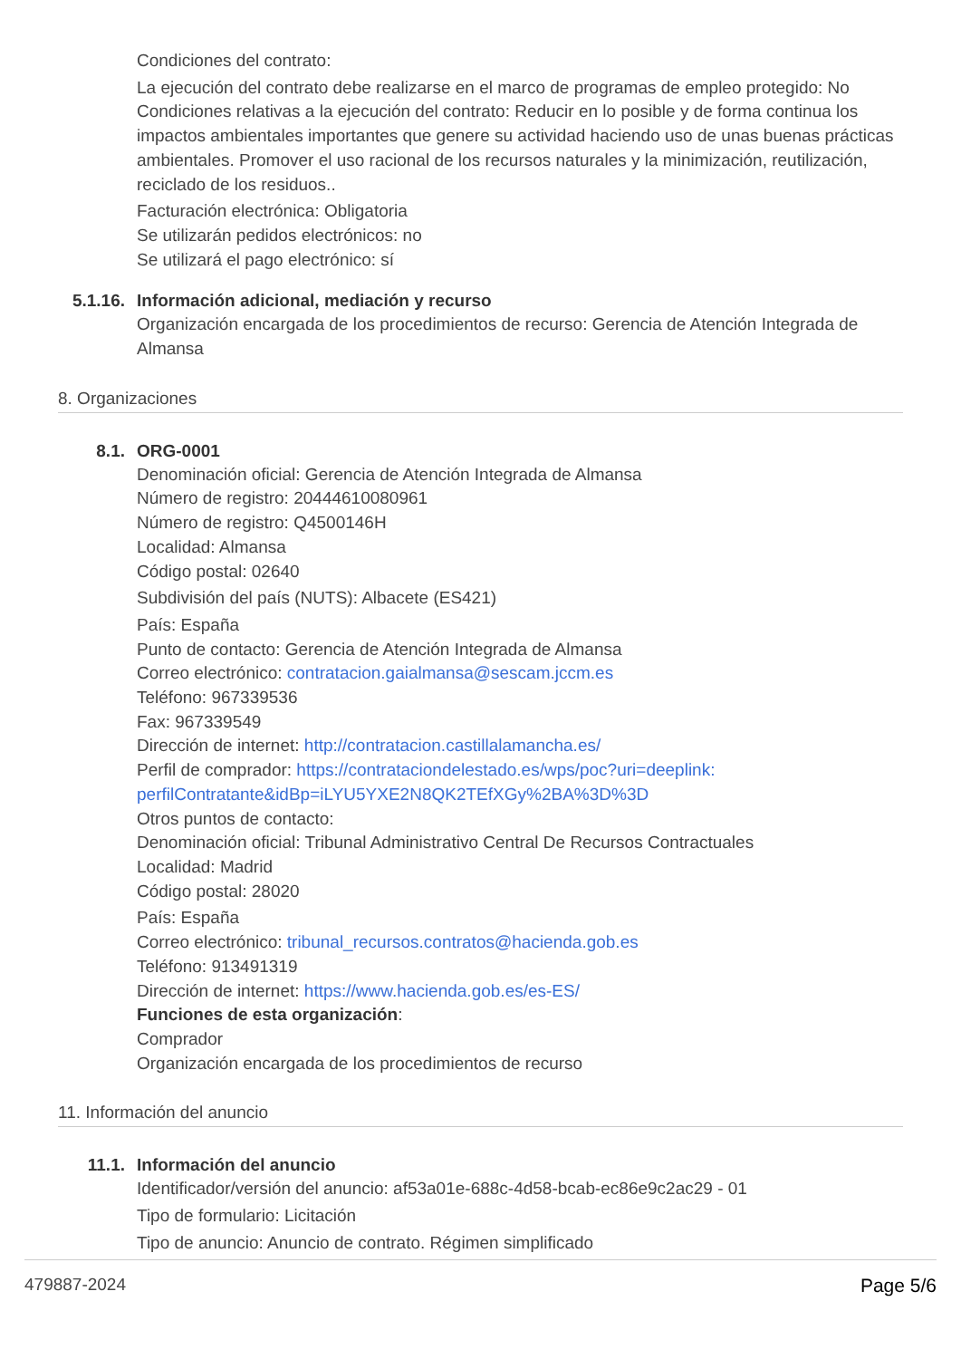Condiciones del contrato:
La ejecución del contrato debe realizarse en el marco de programas de empleo protegido: No
Condiciones relativas a la ejecución del contrato: Reducir en lo posible y de forma continua los impactos ambientales importantes que genere su actividad haciendo uso de unas buenas prácticas ambientales. Promover el uso racional de los recursos naturales y la minimización, reutilización, reciclado de los residuos..
Facturación electrónica: Obligatoria
Se utilizarán pedidos electrónicos: no
Se utilizará el pago electrónico: sí
5.1.16. Información adicional, mediación y recurso
Organización encargada de los procedimientos de recurso: Gerencia de Atención Integrada de Almansa
8. Organizaciones
8.1. ORG-0001
Denominación oficial: Gerencia de Atención Integrada de Almansa
Número de registro: 20444610080961
Número de registro: Q4500146H
Localidad: Almansa
Código postal: 02640
Subdivisión del país (NUTS): Albacete (ES421)
País: España
Punto de contacto: Gerencia de Atención Integrada de Almansa
Correo electrónico: contratacion.gaialmansa@sescam.jccm.es
Teléfono: 967339536
Fax: 967339549
Dirección de internet: http://contratacion.castillalamancha.es/
Perfil de comprador: https://contrataciondelestado.es/wps/poc?uri=deeplink:
perfilContratante&idBp=iLYU5YXE2N8QK2TEfXGy%2BA%3D%3D
Otros puntos de contacto:
Denominación oficial: Tribunal Administrativo Central De Recursos Contractuales
Localidad: Madrid
Código postal: 28020
País: España
Correo electrónico: tribunal_recursos.contratos@hacienda.gob.es
Teléfono: 913491319
Dirección de internet: https://www.hacienda.gob.es/es-ES/
Funciones de esta organización:
Comprador
Organización encargada de los procedimientos de recurso
11. Información del anuncio
11.1. Información del anuncio
Identificador/versión del anuncio: af53a01e-688c-4d58-bcab-ec86e9c2ac29 - 01
Tipo de formulario: Licitación
Tipo de anuncio: Anuncio de contrato. Régimen simplificado
479887-2024 Page 5/6